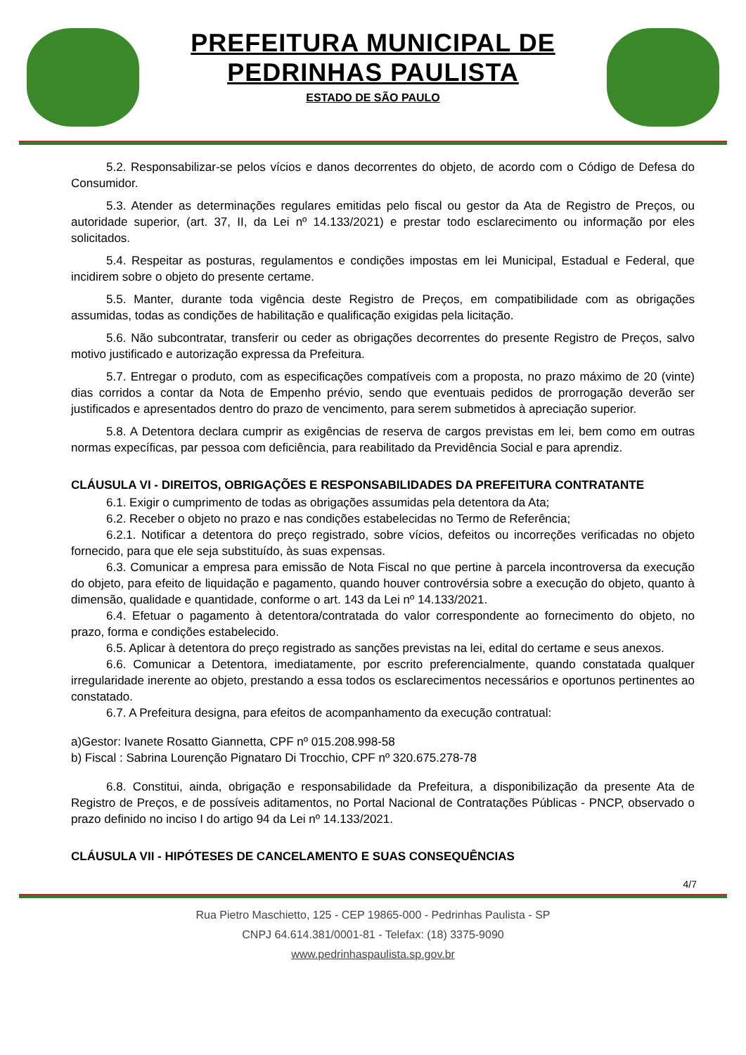PREFEITURA MUNICIPAL DE
PEDRINHAS PAULISTA
ESTADO DE SÃO PAULO
5.2. Responsabilizar-se pelos vícios e danos decorrentes do objeto, de acordo com o Código de Defesa do Consumidor.
5.3. Atender as determinações regulares emitidas pelo fiscal ou gestor da Ata de Registro de Preços, ou autoridade superior, (art. 37, II, da Lei nº 14.133/2021) e prestar todo esclarecimento ou informação por eles solicitados.
5.4. Respeitar as posturas, regulamentos e condições impostas em lei Municipal, Estadual e Federal, que incidirem sobre o objeto do presente certame.
5.5. Manter, durante toda vigência deste Registro de Preços, em compatibilidade com as obrigações assumidas, todas as condições de habilitação e qualificação exigidas pela licitação.
5.6. Não subcontratar, transferir ou ceder as obrigações decorrentes do presente Registro de Preços, salvo motivo justificado e autorização expressa da Prefeitura.
5.7. Entregar o produto, com as especificações compatíveis com a proposta, no prazo máximo de 20 (vinte) dias corridos a contar da Nota de Empenho prévio, sendo que eventuais pedidos de prorrogação deverão ser justificados e apresentados dentro do prazo de vencimento, para serem submetidos à apreciação superior.
5.8. A Detentora declara cumprir as exigências de reserva de cargos previstas em lei, bem como em outras normas expecíficas, par pessoa com deficiência, para reabilitado da Previdência Social e para aprendiz.
CLÁUSULA VI - DIREITOS, OBRIGAÇÕES E RESPONSABILIDADES DA PREFEITURA CONTRATANTE
6.1. Exigir o cumprimento de todas as obrigações assumidas pela detentora da Ata;
6.2. Receber o objeto no prazo e nas condições estabelecidas no Termo de Referência;
6.2.1. Notificar a detentora do preço registrado, sobre vícios, defeitos ou incorreções verificadas no objeto fornecido, para que ele seja substituído, às suas expensas.
6.3. Comunicar a empresa para emissão de Nota Fiscal no que pertine à parcela incontroversa da execução do objeto, para efeito de liquidação e pagamento, quando houver controvérsia sobre a execução do objeto, quanto à dimensão, qualidade e quantidade, conforme o art. 143 da Lei nº 14.133/2021.
6.4. Efetuar o pagamento à detentora/contratada do valor correspondente ao fornecimento do objeto, no prazo, forma e condições estabelecido.
6.5. Aplicar à detentora do preço registrado as sanções previstas na lei, edital do certame e seus anexos.
6.6. Comunicar a Detentora, imediatamente, por escrito preferencialmente, quando constatada qualquer irregularidade inerente ao objeto, prestando a essa todos os esclarecimentos necessários e oportunos pertinentes ao constatado.
6.7. A Prefeitura designa, para efeitos de acompanhamento da execução contratual:
a)Gestor: Ivanete Rosatto Giannetta, CPF nº 015.208.998-58
b) Fiscal : Sabrina Lourenção Pignataro Di Trocchio, CPF nº 320.675.278-78
6.8. Constitui, ainda, obrigação e responsabilidade da Prefeitura, a disponibilização da presente Ata de Registro de Preços, e de possíveis aditamentos, no Portal Nacional de Contratações Públicas - PNCP, observado o prazo definido no inciso I do artigo 94 da Lei nº 14.133/2021.
CLÁUSULA VII - HIPÓTESES DE CANCELAMENTO E SUAS CONSEQUÊNCIAS
4/7
Rua Pietro Maschietto, 125 - CEP 19865-000 - Pedrinhas Paulista - SP
CNPJ 64.614.381/0001-81 - Telefax: (18) 3375-9090
www.pedrinhaspaulista.sp.gov.br